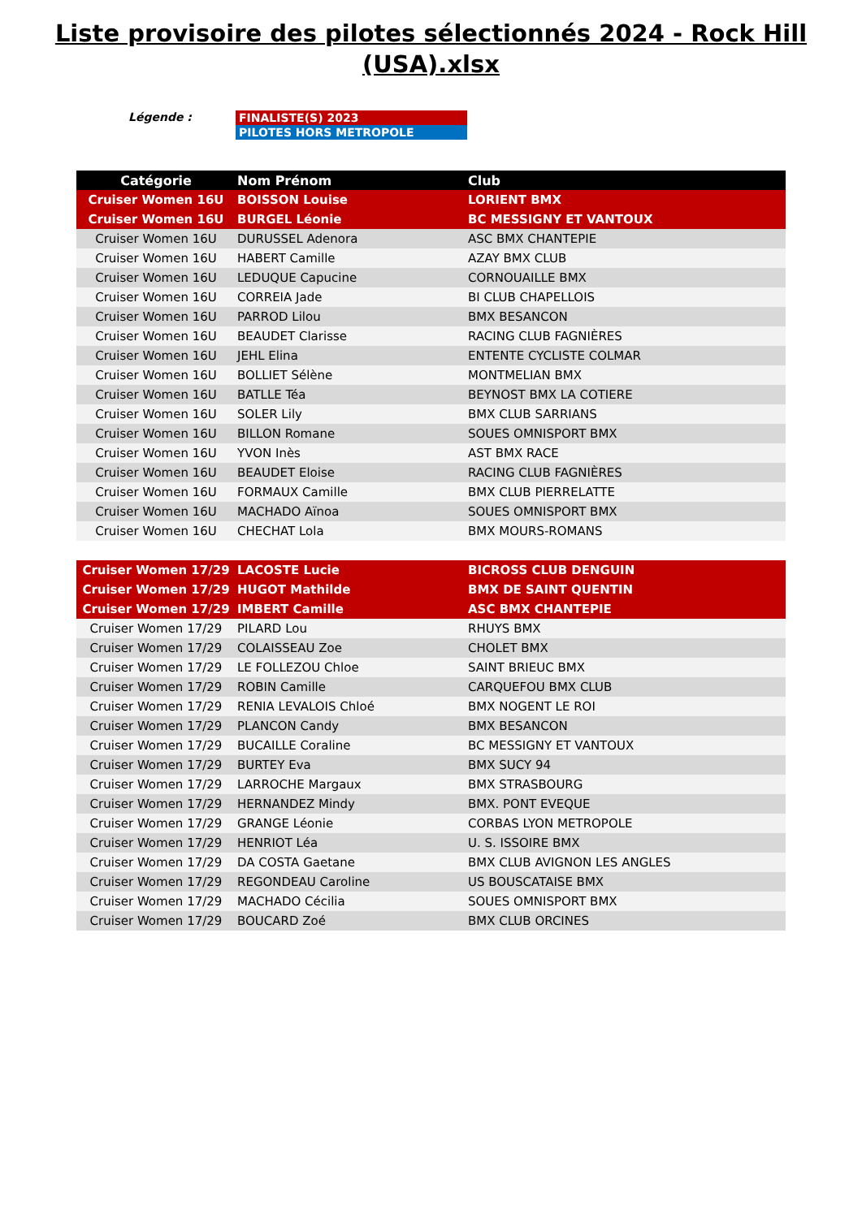Liste provisoire des pilotes sélectionnés 2024 - Rock Hill
(USA).xlsx
Légende :
FINALISTE(S) 2023
PILOTES HORS METROPOLE
| Catégorie | Nom Prénom | Club |
| --- | --- | --- |
| Cruiser Women 16U | BOISSON Louise | LORIENT BMX |
| Cruiser Women 16U | BURGEL Léonie | BC MESSIGNY ET VANTOUX |
| Cruiser Women 16U | DURUSSEL Adenora | ASC BMX CHANTEPIE |
| Cruiser Women 16U | HABERT Camille | AZAY BMX CLUB |
| Cruiser Women 16U | LEDUQUE Capucine | CORNOUAILLE BMX |
| Cruiser Women 16U | CORREIA Jade | BI CLUB CHAPELLOIS |
| Cruiser Women 16U | PARROD Lilou | BMX BESANCON |
| Cruiser Women 16U | BEAUDET Clarisse | RACING CLUB FAGNIÈRES |
| Cruiser Women 16U | JEHL Elina | ENTENTE CYCLISTE COLMAR |
| Cruiser Women 16U | BOLLIET Sélène | MONTMELIAN BMX |
| Cruiser Women 16U | BATLLE Téa | BEYNOST BMX LA COTIERE |
| Cruiser Women 16U | SOLER Lily | BMX CLUB SARRIANS |
| Cruiser Women 16U | BILLON Romane | SOUES OMNISPORT BMX |
| Cruiser Women 16U | YVON Inès | AST BMX RACE |
| Cruiser Women 16U | BEAUDET Eloise | RACING CLUB FAGNIÈRES |
| Cruiser Women 16U | FORMAUX Camille | BMX CLUB PIERRELATTE |
| Cruiser Women 16U | MACHADO Aïnoa | SOUES OMNISPORT BMX |
| Cruiser Women 16U | CHECHAT Lola | BMX MOURS-ROMANS |
| Cruiser Women 17/29 | LACOSTE Lucie | BICROSS CLUB DENGUIN |
| Cruiser Women 17/29 | HUGOT Mathilde | BMX DE SAINT QUENTIN |
| Cruiser Women 17/29 | IMBERT Camille | ASC BMX CHANTEPIE |
| Cruiser Women 17/29 | PILARD Lou | RHUYS BMX |
| Cruiser Women 17/29 | COLAISSEAU Zoe | CHOLET BMX |
| Cruiser Women 17/29 | LE FOLLEZOU Chloe | SAINT BRIEUC BMX |
| Cruiser Women 17/29 | ROBIN Camille | CARQUEFOU BMX CLUB |
| Cruiser Women 17/29 | RENIA LEVALOIS Chloé | BMX NOGENT LE ROI |
| Cruiser Women 17/29 | PLANCON Candy | BMX BESANCON |
| Cruiser Women 17/29 | BUCAILLE Coraline | BC MESSIGNY ET VANTOUX |
| Cruiser Women 17/29 | BURTEY Eva | BMX SUCY 94 |
| Cruiser Women 17/29 | LARROCHE Margaux | BMX STRASBOURG |
| Cruiser Women 17/29 | HERNANDEZ Mindy | BMX. PONT EVEQUE |
| Cruiser Women 17/29 | GRANGE Léonie | CORBAS LYON METROPOLE |
| Cruiser Women 17/29 | HENRIOT Léa | U. S. ISSOIRE BMX |
| Cruiser Women 17/29 | DA COSTA Gaetane | BMX CLUB AVIGNON LES ANGLES |
| Cruiser Women 17/29 | REGONDEAU Caroline | US BOUSCATAISE BMX |
| Cruiser Women 17/29 | MACHADO Cécilia | SOUES OMNISPORT BMX |
| Cruiser Women 17/29 | BOUCARD Zoé | BMX CLUB ORCINES |